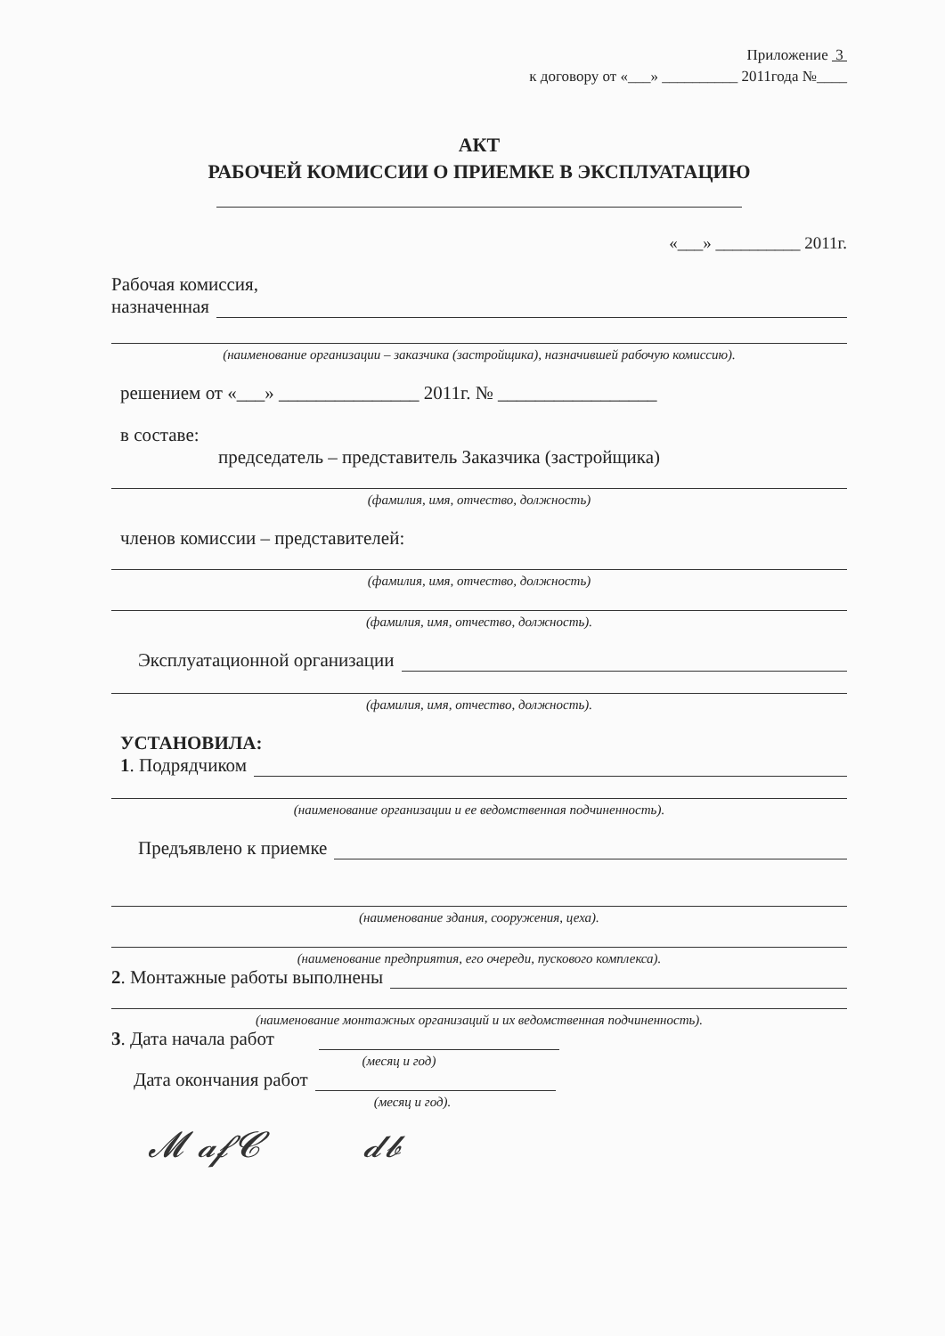Приложение 3
к договору от «___» __________ 2011года №____
АКТ
РАБОЧЕЙ КОМИССИИ О ПРИЕМКЕ В ЭКСПЛУАТАЦИЮ
«___» __________ 2011г.
Рабочая комиссия,
назначенная
(наименование организации – заказчика (застройщика), назначившей рабочую комиссию).
решением от «___» _______________ 2011г. № _________________
в составе:
председатель – представитель Заказчика (застройщика)
(фамилия, имя, отчество, должность)
членов комиссии – представителей:
(фамилия, имя, отчество, должность)
(фамилия, имя, отчество, должность).
Эксплуатационной организации
(фамилия, имя, отчество, должность).
УСТАНОВИЛА:
1. Подрядчиком
(наименование организации и ее ведомственная подчиненность).
Предъявлено к приемке
(наименование здания, сооружения, цеха).
(наименование предприятия, его очереди, пускового комплекса).
2. Монтажные работы выполнены
(наименование монтажных организаций и их ведомственная подчиненность).
3. Дата начала работ
(месяц и год)
Дата окончания работ
(месяц и год).
𝓜 𝓪𝓯𝓒 𝓭𝓫